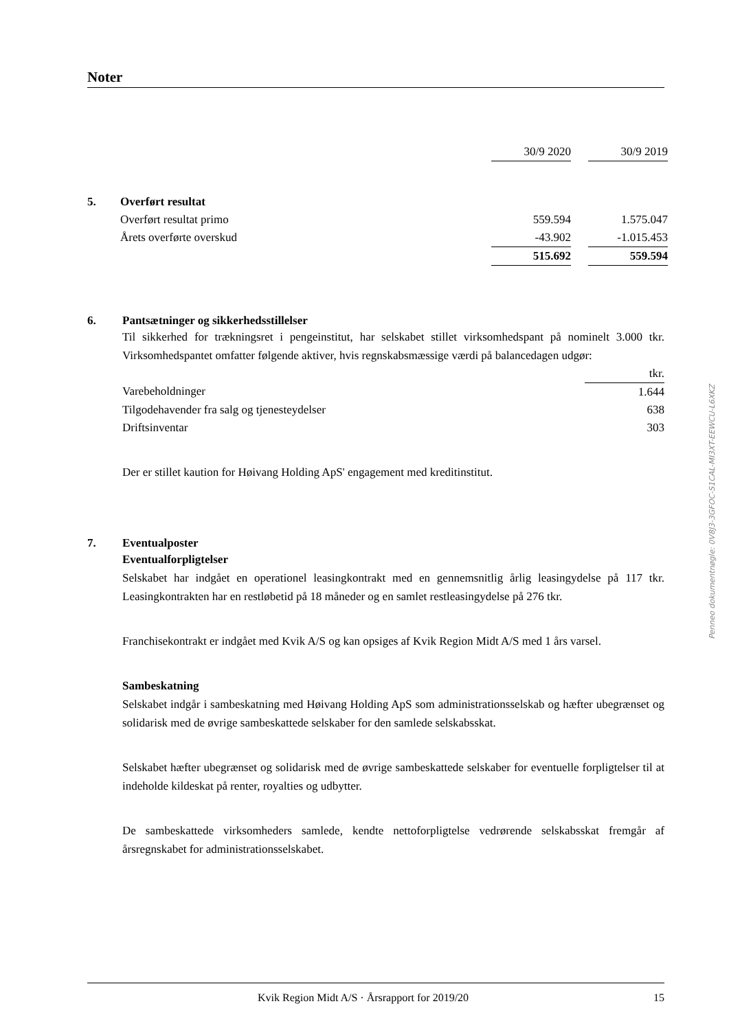Noter
| | | 30/9 2020 | | 30/9 2019 |
| 5. | Overført resultat | | | |
| | Overført resultat primo | 559.594 | | 1.575.047 |
| | Årets overførte overskud | -43.902 | | -1.015.453 |
| | | 515.692 | | 559.594 |
6. Pantsætninger og sikkerhedsstillelser
Til sikkerhed for trækningsret i pengeinstitut, har selskabet stillet virksomhedspant på nominelt 3.000 tkr. Virksomhedspantet omfatter følgende aktiver, hvis regnskabsmæssige værdi på balancedagen udgør:
| | tkr. |
| Varebeholdninger | 1.644 |
| Tilgodehavender fra salg og tjenesteydelser | 638 |
| Driftsinventar | 303 |
Der er stillet kaution for Høivang Holding ApS' engagement med kreditinstitut.
7. Eventualposter
Eventualforpligtelser
Selskabet har indgået en operationel leasingkontrakt med en gennemsnitlig årlig leasingydelse på 117 tkr. Leasingkontrakten har en restløbetid på 18 måneder og en samlet restleasingydelse på 276 tkr.
Franchisekontrakt er indgået med Kvik A/S og kan opsiges af Kvik Region Midt A/S med 1 års varsel.
Sambeskatning
Selskabet indgår i sambeskatning med Høivang Holding ApS som administrationsselskab og hæfter ubegrænset og solidarisk med de øvrige sambeskattede selskaber for den samlede selskabsskat.
Selskabet hæfter ubegrænset og solidarisk med de øvrige sambeskattede selskaber for eventuelle forpligtelser til at indeholde kildeskat på renter, royalties og udbytter.
De sambeskattede virksomheders samlede, kendte nettoforpligtelse vedrørende selskabsskat fremgår af årsregnskabet for administrationsselskabet.
Penneo dokumentnøgle: 0V8J3-3GFOC-S1CAL-MI3XT-EEWCU-L6XKZ
Kvik Region Midt A/S · Årsrapport for 2019/20 15